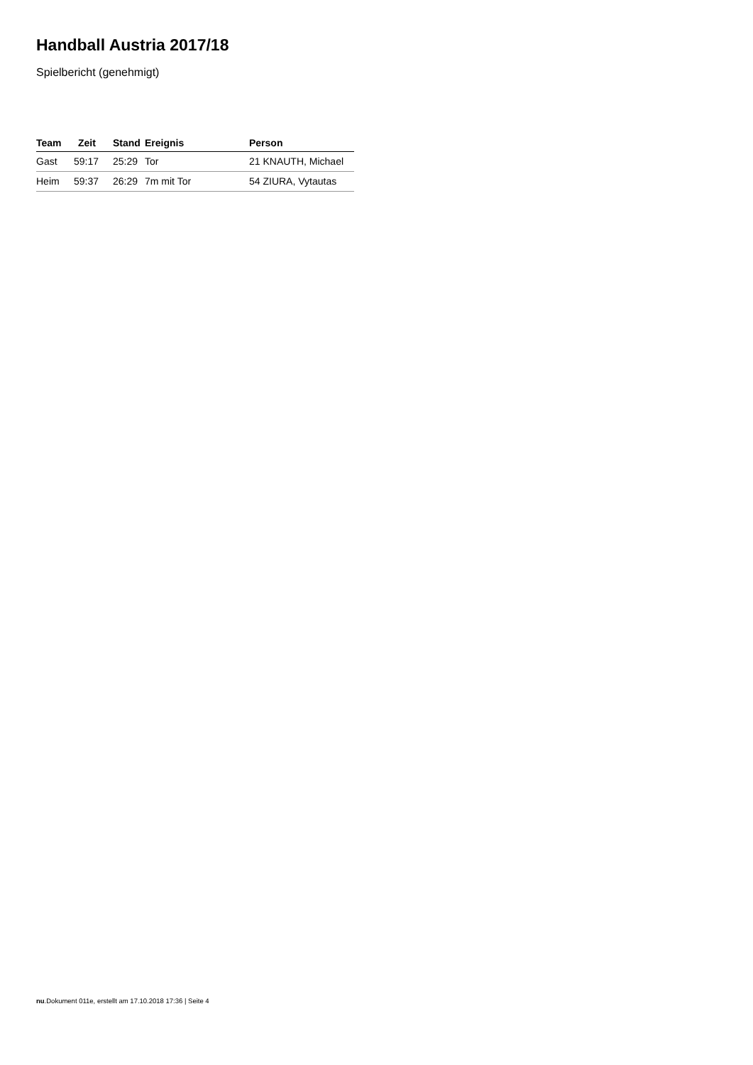Handball Austria 2017/18
Spielbericht (genehmigt)
| Team | Zeit | Stand | Ereignis | Person |
| --- | --- | --- | --- | --- |
| Gast | 59:17 | 25:29 | Tor | 21 KNAUTH, Michael |
| Heim | 59:37 | 26:29 | 7m mit Tor | 54 ZIURA, Vytautas |
nu.Dokument 011e, erstellt am 17.10.2018 17:36 | Seite 4